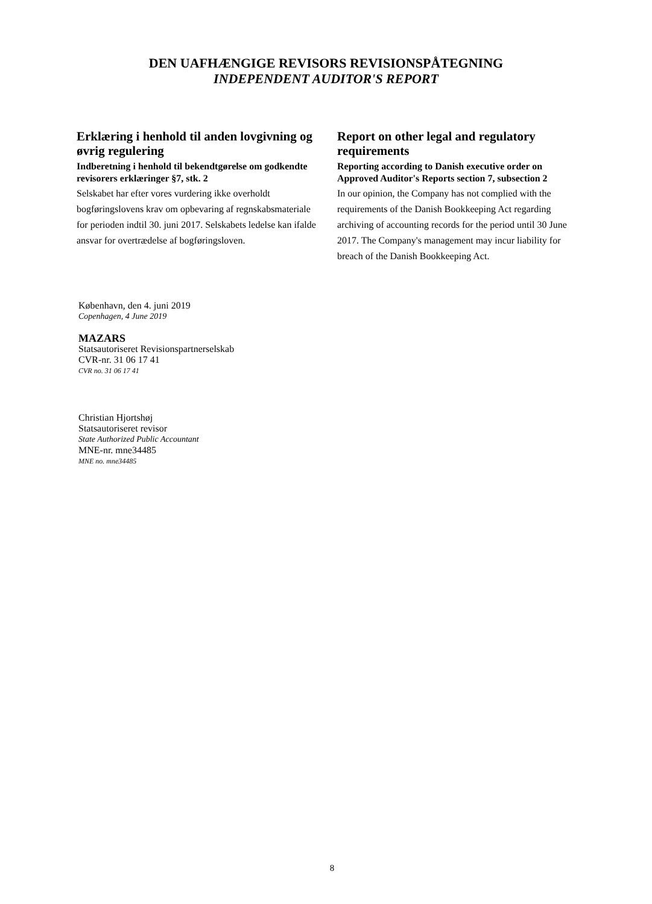DEN UAFHÆNGIGE REVISORS REVISIONSPÅTEGNING
INDEPENDENT AUDITOR'S REPORT
Erklæring i henhold til anden lovgivning og øvrig regulering
Indberetning i henhold til bekendtgørelse om godkendte revisorers erklæringer §7, stk. 2
Selskabet har efter vores vurdering ikke overholdt bogføringslovens krav om opbevaring af regnskabsmateriale for perioden indtil 30. juni 2017. Selskabets ledelse kan ifalde ansvar for overtrædelse af bogføringsloven.
Report on other legal and regulatory requirements
Reporting according to Danish executive order on Approved Auditor's Reports section 7, subsection 2
In our opinion, the Company has not complied with the requirements of the Danish Bookkeeping Act regarding archiving of accounting records for the period until 30 June 2017. The Company's management may incur liability for breach of the Danish Bookkeeping Act.
København, den 4. juni 2019
Copenhagen, 4 June 2019
MAZARS
Statsautoriseret Revisionspartnerselskab
CVR-nr. 31 06 17 41
CVR no. 31 06 17 41
Christian Hjortshøj
Statsautoriseret revisor
State Authorized Public Accountant
MNE-nr. mne34485
MNE no. mne34485
8